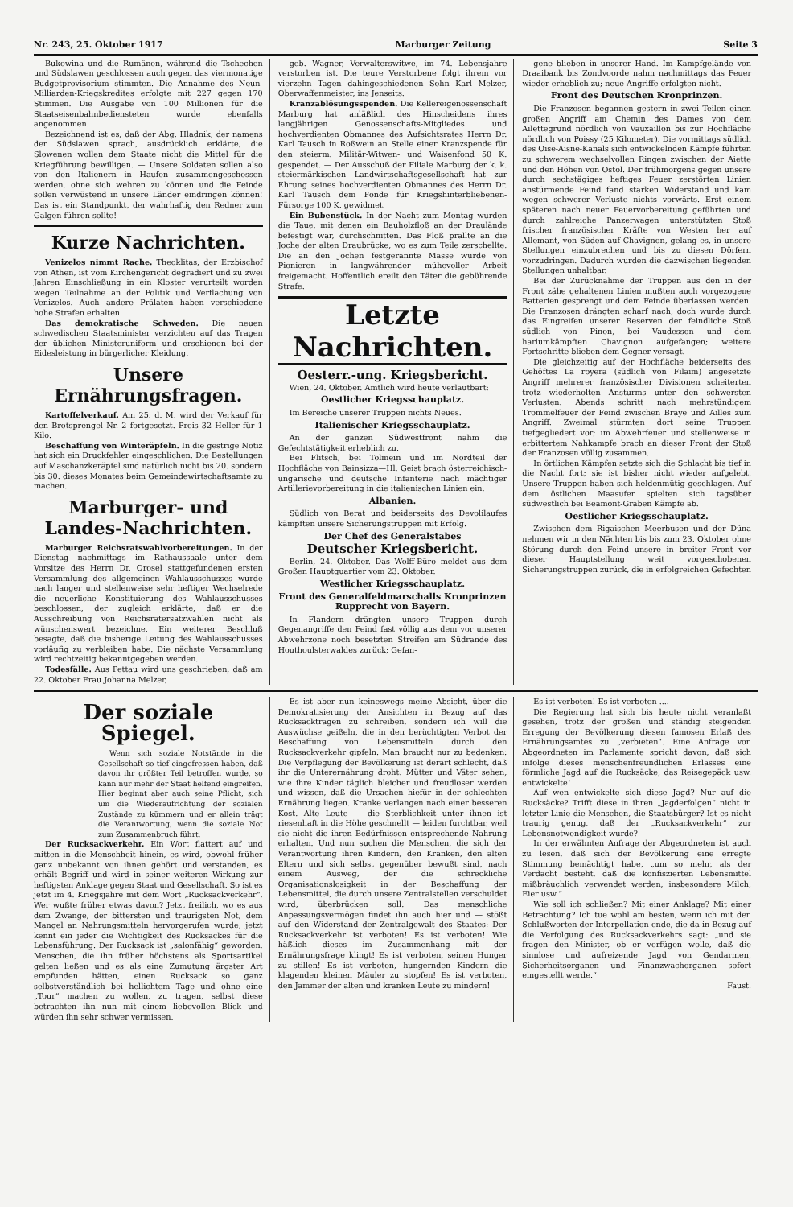Nr. 243, 25. Oktober 1917 Marburger Zeitung Seite 3
Bukowina und die Rumänen, während die Tschechen und Südslawen geschlossen auch gegen das viermonatige Budgetprovisorium stimmten. Die Annahme des Neun-Milliarden-Kriegskredites erfolgte mit 227 gegen 170 Stimmen. Die Ausgabe von 100 Millionen für die Staatseisenbahnbediensteten wurde ebenfalls angenommen.
Bezeichnend ist es, daß der Abg. Hladnik, der namens der Südslawen sprach, ausdrücklich erklärte, die Slowenen wollen dem Staate nicht die Mittel für die Kriegführung bewilligen. — Unsere Soldaten sollen also von den Italienern in Haufen zusammengeschossen werden, ohne sich wehren zu können und die Feinde sollen verwüstend in unsere Länder eindringen können! Das ist ein Standpunkt, der wahrhaftig den Redner zum Galgen führen sollte!
Kurze Nachrichten.
Venizelos nimmt Rache. Theoklitas, der Erzbischof von Athen, ist vom Kirchengericht degradiert und zu zwei Jahren Einschließung in ein Kloster verurteilt worden wegen Teilnahme an der Politik und Verflachung von Venizelos. Auch andere Prälaten haben verschiedene hohe Strafen erhalten.
Das demokratische Schweden. Die neuen schwedischen Staatsminister verzichten auf das Tragen der üblichen Ministeruniform und erschienen bei der Eidesleistung in bürgerlicher Kleidung.
Unsere Ernährungsfragen.
Kartoffelverkauf. Am 25. d. M. wird der Verkauf für den Brotsprengel Nr. 2 fortgesetzt. Preis 32 Heller für 1 Kilo.
Beschaffung von Winteräpfeln. In die gestrige Notiz hat sich ein Druckfehler eingeschlichen. Die Bestellungen auf Maschanzkeräpfel sind natürlich nicht bis 20. sondern bis 30. dieses Monates beim Gemeindewirtschaftsamte zu machen.
Marburger- und Landes-Nachrichten.
Marburger Reichsratswahlvorbereitungen. In der Dienstag nachmittags im Rathaussaale unter dem Vorsitze des Herrn Dr. Orosel stattgefundenen ersten Versammlung des allgemeinen Wahlausschusses wurde nach langer und stellenweise sehr heftiger Wechselrede die neuerliche Konstituierung des Wahlausschusses beschlossen, der zugleich erklärte, daß er die Ausschreibung von Reichsratersatzwahlen nicht als wünschenswert bezeichne. Ein weiterer Beschluß besagte, daß die bisherige Leitung des Wahlausschusses vorläufig zu verbleiben habe. Die nächste Versammlung wird rechtzeitig bekanntgegeben werden.
Todesfälle. Aus Pettau wird uns geschrieben, daß am 22. Oktober Frau Johanna Melzer,
geb. Wagner, Verwalterswitwe, im 74. Lebensjahre verstorben ist. Die teure Verstorbene folgt ihrem vor vierzehn Tagen dahingeschiedenen Sohn Karl Melzer, Oberwaffenmeister, ins Jenseits.
Kranzablösungsspenden. Die Kellereigenossenschaft Marburg hat anläßlich des Hinscheidens ihres langjährigen Genossenschafts-Mitgliedes und hochverdienten Obmannes des Aufsichtsrates Herrn Dr. Karl Tausch in Roßwein an Stelle einer Kranzspende für den steierm. Militär-Witwen- und Waisenfond 50 K. gespendet. — Der Ausschuß der Filiale Marburg der k. k. steiermärkischen Landwirtschaftsgesellschaft hat zur Ehrung seines hochverdienten Obmannes des Herrn Dr. Karl Tausch dem Fonde für Kriegshinterbliebenen-Fürsorge 100 K. gewidmet.
Ein Bubenstück. In der Nacht zum Montag wurden die Taue, mit denen ein Bauholzfloß an der Draulände befestigt war, durchschnitten. Das Floß prallte an die Joche der alten Draubrücke, wo es zum Teile zerschellte. Die an den Jochen festgerannte Masse wurde von Pionieren in langwährender mühevoller Arbeit freigemacht. Hoffentlich ereilt den Täter die gebührende Strafe.
Letzte Nachrichten.
Oesterr.-ung. Kriegsbericht.
Wien, 24. Oktober. Amtlich wird heute verlautbart:
Oestlicher Kriegsschauplatz.
Im Bereiche unserer Truppen nichts Neues.
Italienischer Kriegsschauplatz.
An der ganzen Südwestfront nahm die Gefechtstätigkeit erheblich zu.
Bei Flitsch, bei Tolmein und im Nordteil der Hochfläche von Bainsizza—Hl. Geist brach österreichisch-ungarische und deutsche Infanterie nach mächtiger Artillerievorbereitung in die italienischen Linien ein.
Albanien.
Südlich von Berat und beiderseits des Devolilaufes kämpften unsere Sicherungstruppen mit Erfolg.
Der Chef des Generalstabes
Deutscher Kriegsbericht.
Berlin, 24. Oktober. Das Wolff-Büro meldet aus dem Großen Hauptquartier vom 23. Oktober.
Westlicher Kriegsschauplatz.
Front des Generalfeldmarschalls Kronprinzen Rupprecht von Bayern.
In Flandern drängten unsere Truppen durch Gegenangriffe den Feind fast völlig aus dem vor unserer Abwehrzone noch besetzten Streifen am Südrande des Houthoulsterwaldes zurück; Gefan-
gene blieben in unserer Hand. Im Kampfgelände von Draaibank bis Zondvoorde nahm nachmittags das Feuer wieder erheblich zu; neue Angriffe erfolgten nicht.
Front des Deutschen Kronprinzen.
Die Franzosen begannen gestern in zwei Teilen einen großen Angriff am Chemin des Dames von dem Ailettegrund nördlich von Vauxaillon bis zur Hochfläche nördlich von Poissy (25 Kilometer). Die vormittags südlich des Oise-Aisne-Kanals sich entwickelnden Kämpfe führten zu schwerem wechselvollen Ringen zwischen der Aiette und den Höhen von Ostol. Der frühmorgens gegen unsere durch sechstägiges heftiges Feuer zerstörten Linien anstürmende Feind fand starken Widerstand und kam wegen schwerer Verluste nichts vorwärts. Erst einem späteren nach neuer Feuervorbereitung geführten und durch zahlreiche Panzerwagen unterstützten Stoß frischer französischer Kräfte von Westen her auf Allemant, von Süden auf Chavignon, gelang es, in unsere Stellungen einzubrechen und bis zu diesen Dörfern vorzudringen. Dadurch wurden die dazwischen liegenden Stellungen unhaltbar.
Bei der Zurücknahme der Truppen aus den in der Front zähe gehaltenen Linien mußten auch vorgezogene Batterien gesprengt und dem Feinde überlassen werden. Die Franzosen drängten scharf nach, doch wurde durch das Eingreifen unserer Reserven der feindliche Stoß südlich von Pinon, bei Vaudesson und dem harlumkämpften Chavignon aufgefangen; weitere Fortschritte blieben dem Gegner versagt.
Die gleichzeitig auf der Hochfläche beiderseits des Gehöftes La royera (südlich von Filaim) angesetzte Angriff mehrerer französischer Divisionen scheiterten trotz wiederholten Ansturms unter den schwersten Verlusten. Abends schritt nach mehrstündigem Trommelfeuer der Feind zwischen Braye und Ailles zum Angriff. Zweimal stürmten dort seine Truppen tiefgegliedert vor; im Abwehrfeuer und stellenweise in erbittertem Nahkampfe brach an dieser Front der Stoß der Franzosen völlig zusammen.
In örtlichen Kämpfen setzte sich die Schlacht bis tief in die Nacht fort; sie ist bisher nicht wieder aufgelebt. Unsere Truppen haben sich heldenmütig geschlagen. Auf dem östlichen Maasufer spielten sich tagsüber südwestlich bei Beamont-Graben Kämpfe ab.
Oestlicher Kriegsschauplatz.
Zwischen dem Rigaischen Meerbusen und der Düna nehmen wir in den Nächten bis bis zum 23. Oktober ohne Störung durch den Feind unsere in breiter Front vor dieser Hauptstellung weit vorgeschobenen Sicherungstruppen zurück, die in erfolgreichen Gefechten
Der soziale Spiegel.
Wenn sich soziale Notstände in die Gesellschaft so tief eingefressen haben, daß davon ihr größter Teil betroffen wurde, so kann nur mehr der Staat helfend eingreifen. Hier beginnt aber auch seine Pflicht, sich um die Wiederaufrichtung der sozialen Zustände zu kümmern und er allein trägt die Verantwortung, wenn die soziale Not zum Zusammenbruch führt.
Der Rucksackverkehr. Ein Wort flattert auf und mitten in die Menschheit hinein, es wird, obwohl früher ganz unbekannt von ihnen gehört und verstanden, es erhält Begriff und wird in seiner weiteren Wirkung zur heftigsten Anklage gegen Staat und Gesellschaft. So ist es jetzt im 4. Kriegsjahre mit dem Wort „Rucksackverkehr“. Wer wußte früher etwas davon? Jetzt freilich, wo es aus dem Zwange, der bittersten und traurigsten Not, dem Mangel an Nahrungsmitteln hervorgerufen wurde, jetzt kennt ein jeder die Wichtigkeit des Rucksackes für die Lebensführung. Der Rucksack ist „salonfähig“ geworden. Menschen, die ihn früher höchstens als Sportsartikel gelten ließen und es als eine Zumutung ärgster Art empfunden hätten, einen Rucksack so ganz selbstverständlich bei hellichtem Tage und ohne eine „Tour“ machen zu wollen, zu tragen, selbst diese betrachten ihn nun mit einem liebevollen Blick und würden ihn sehr schwer vermissen.
Es ist aber nun keineswegs meine Absicht, über die Demokratisierung der Ansichten in Bezug auf das Rucksacktragen zu schreiben, sondern ich will die Auswüchse geißeln, die in den berüchtigten Verbot der Beschaffung von Lebensmitteln durch den Rucksackverkehr gipfeln. Man braucht nur zu bedenken: Die Verpflegung der Bevölkerung ist derart schlecht, daß ihr die Unterernährung droht. Mütter und Väter sehen, wie ihre Kinder täglich bleicher und freudloser werden und wissen, daß die Ursachen hiefür in der schlechten Ernährung liegen. Kranke verlangen nach einer besseren Kost. Alte Leute — die Sterblichkeit unter ihnen ist riesenhaft in die Höhe geschnellt — leiden furchtbar, weil sie nicht die ihren Bedürfnissen entsprechende Nahrung erhalten. Und nun suchen die Menschen, die sich der Verantwortung ihren Kindern, den Kranken, den alten Eltern und sich selbst gegenüber bewußt sind, nach einem Ausweg, der die schreckliche Organisationslosigkeit in der Beschaffung der Lebensmittel, die durch unsere Zentralstellen verschuldet wird, überbrücken soll. Das menschliche Anpassungsvermögen findet ihn auch hier und — stößt auf den Widerstand der Zentralgewalt des Staates: Der Rucksackverkehr ist verboten! Es ist verboten! Wie häßlich dieses im Zusammenhang mit der Ernährungsfrage klingt! Es ist verboten, seinen Hunger zu stillen! Es ist verboten, hungernden Kindern die klagenden kleinen Mäuler zu stopfen! Es ist verboten, den Jammer der alten und kranken Leute zu mindern!
Es ist verboten! Es ist verboten ....
Die Regierung hat sich bis heute nicht veranlaßt gesehen, trotz der großen und ständig steigenden Erregung der Bevölkerung diesen famosen Erlaß des Ernährungsamtes zu „verbieten“. Eine Anfrage von Abgeordneten im Parlamente spricht davon, daß sich infolge dieses menschenfreundlichen Erlasses eine förmliche Jagd auf die Rucksäcke, das Reisegepäck usw. entwickelte!
Auf wen entwickelte sich diese Jagd? Nur auf die Rucksäcke? Trifft diese in ihren „Jagderfolgen“ nicht in letzter Linie die Menschen, die Staatsbürger? Ist es nicht traurig genug, daß der „Rucksackverkehr“ zur Lebensnotwendigkeit wurde?
In der erwähnten Anfrage der Abgeordneten ist auch zu lesen, daß sich der Bevölkerung eine erregte Stimmung bemächtigt habe, „um so mehr, als der Verdacht besteht, daß die konfiszierten Lebensmittel mißbräuchlich verwendet werden, insbesondere Milch, Eier usw.“
Wie soll ich schließen? Mit einer Anklage? Mit einer Betrachtung? Ich tue wohl am besten, wenn ich mit den Schlußworten der Interpellation ende, die da in Bezug auf die Verfolgung des Rucksackverkehrs sagt: „und sie fragen den Minister, ob er verfügen wolle, daß die sinnlose und aufreizende Jagd von Gendarmen, Sicherheitsorganen und Finanzwachorganen sofort eingestellt werde.“
Faust.